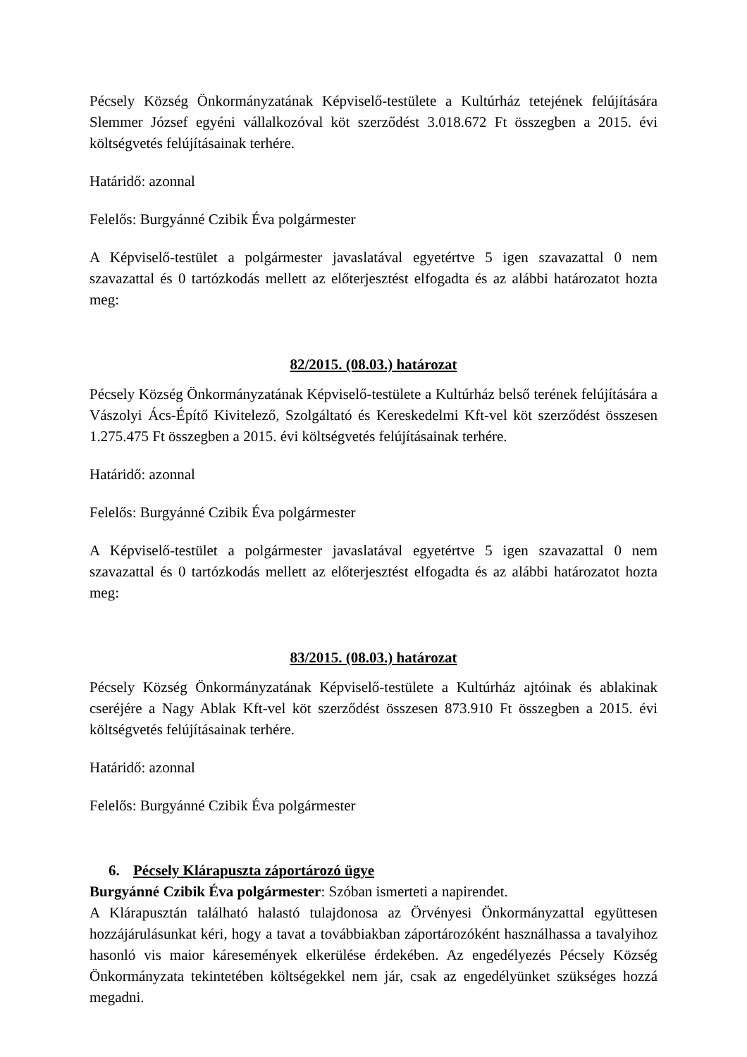Pécsely Község Önkormányzatának Képviselő-testülete a Kultúrház tetejének felújítására Slemmer József egyéni vállalkozóval köt szerződést 3.018.672 Ft összegben a 2015. évi költségvetés felújításainak terhére.
Határidő: azonnal
Felelős: Burgyánné Czibik Éva polgármester
A Képviselő-testület a polgármester javaslatával egyetértve 5 igen szavazattal 0 nem szavazattal és 0 tartózkodás mellett az előterjesztést elfogadta és az alábbi határozatot hozta meg:
82/2015. (08.03.) határozat
Pécsely Község Önkormányzatának Képviselő-testülete a Kultúrház belső terének felújítására a Vászolyi Ács-Építő Kivitelező, Szolgáltató és Kereskedelmi Kft-vel köt szerződést összesen 1.275.475 Ft összegben a 2015. évi költségvetés felújításainak terhére.
Határidő: azonnal
Felelős: Burgyánné Czibik Éva polgármester
A Képviselő-testület a polgármester javaslatával egyetértve 5 igen szavazattal 0 nem szavazattal és 0 tartózkodás mellett az előterjesztést elfogadta és az alábbi határozatot hozta meg:
83/2015. (08.03.) határozat
Pécsely Község Önkormányzatának Képviselő-testülete a Kultúrház ajtóinak és ablakinak cseréjére a Nagy Ablak Kft-vel köt szerződést összesen 873.910 Ft összegben a 2015. évi költségvetés felújításainak terhére.
Határidő: azonnal
Felelős: Burgyánné Czibik Éva polgármester
6. Pécsely Klárapuszta záportározó ügye
Burgyánné Czibik Éva polgármester: Szóban ismerteti a napirendet.
A Klárapusztán található halastó tulajdonosa az Örvényesi Önkormányzattal együttesen hozzájárulásunkat kéri, hogy a tavat a továbbiakban záportározóként használhassa a tavalyihoz hasonló vis maior káresemények elkerülése érdekében. Az engedélyezés Pécsely Község Önkormányzata tekintetében költségekkel nem jár, csak az engedélyünket szükséges hozzá megadni.